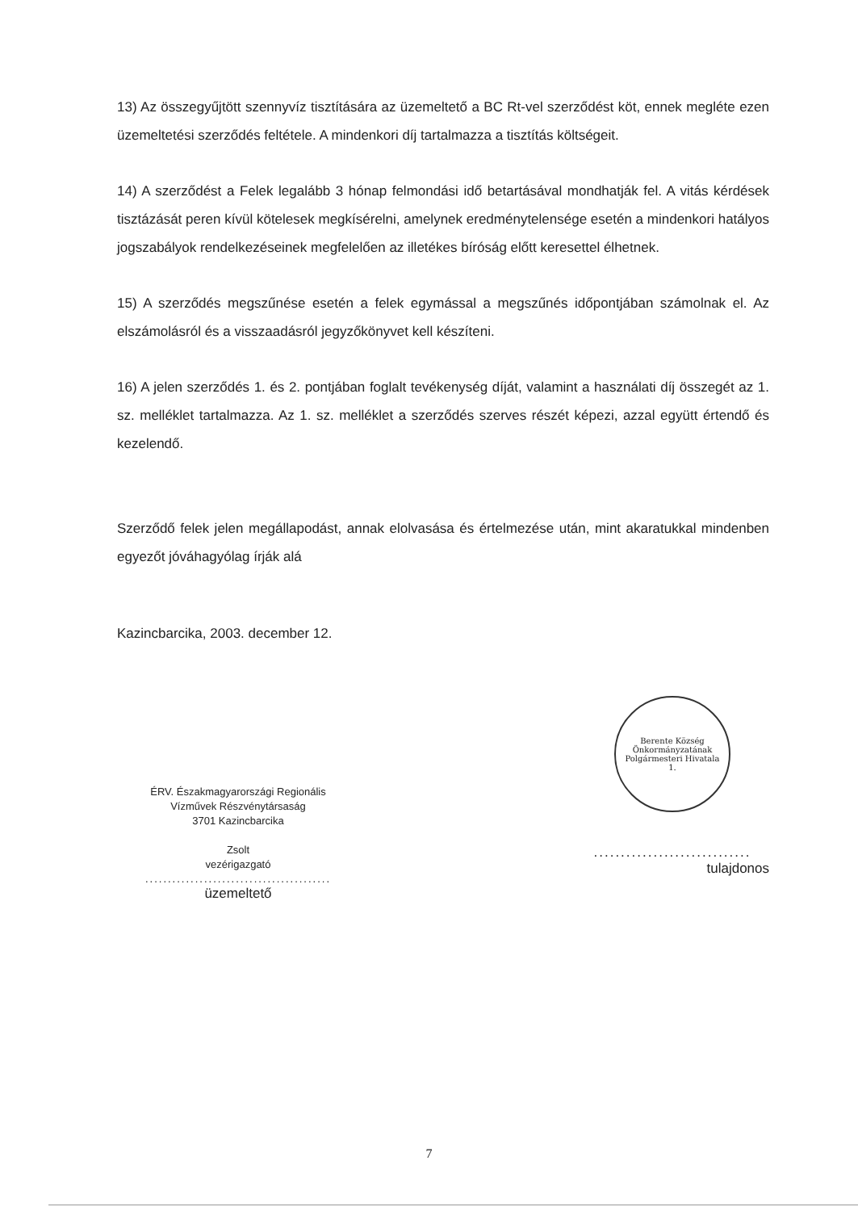13) Az összegyűjtött szennyvíz tisztítására az üzemeltető a BC Rt-vel szerződést köt, ennek megléte ezen üzemeltetési szerződés feltétele. A mindenkori díj tartalmazza a tisztítás költségeit.
14) A szerződést a Felek legalább 3 hónap felmondási idő betartásával mondhatják fel. A vitás kérdések tisztázását peren kívül kötelesek megkísérelni, amelynek eredménytelensége esetén a mindenkori hatályos jogszabályok rendelkezéseinek megfelelően az illetékes bíróság előtt keresettel élhetnek.
15) A szerződés megszűnése esetén a felek egymással a megszűnés időpontjában számolnak el. Az elszámolásról és a visszaadásról jegyzőkönyvet kell készíteni.
16) A jelen szerződés 1. és 2. pontjában foglalt tevékenység díját, valamint a használati díj összegét az 1. sz. melléklet tartalmazza. Az 1. sz. melléklet a szerződés szerves részét képezi, azzal együtt értendő és kezelendő.
Szerződő felek jelen megállapodást, annak elolvasása és értelmezése után, mint akaratukkal mindenben egyezőt jóváhagyólag írják alá
Kazincbarcika, 2003. december 12.
ÉRV. Északmagyarországi Regionális
Vízművek Részvénytársaság
3701 Kazincbarcika
Zsolt
vezérigazgató
.........................................
üzemeltető
Berente Község Önkormányzatának
Polgármesteri Hivatala
1.
.............................
tulajdonos
7